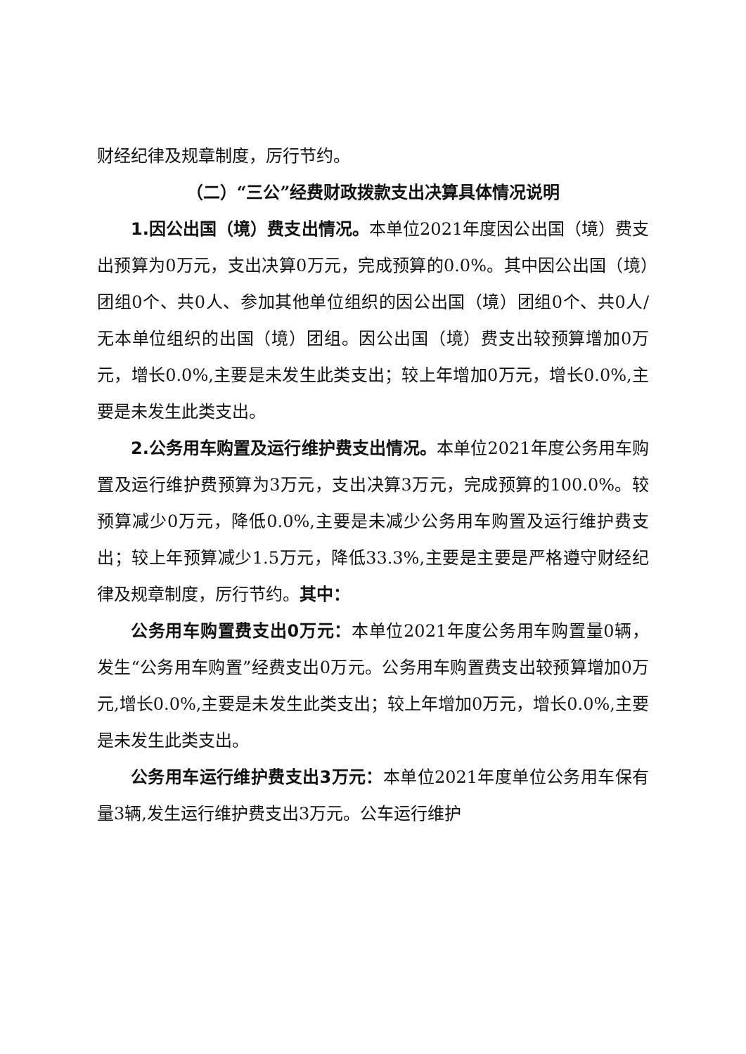财经纪律及规章制度，厉行节约。
（二）“三公”经费财政拨款支出决算具体情况说明
1.因公出国（境）费支出情况。本单位2021年度因公出国（境）费支出预算为0万元，支出决算0万元，完成预算的0.0%。其中因公出国（境）团组0个、共0人、参加其他单位组织的因公出国（境）团组0个、共0人/无本单位组织的出国（境）团组。因公出国（境）费支出较预算增加0万元，增长0.0%,主要是未发生此类支出；较上年增加0万元，增长0.0%,主要是未发生此类支出。
2.公务用车购置及运行维护费支出情况。本单位2021年度公务用车购置及运行维护费预算为3万元，支出决算3万元，完成预算的100.0%。较预算减少0万元，降低0.0%,主要是未减少公务用车购置及运行维护费支出；较上年预算减少1.5万元，降低33.3%,主要是主要是严格遵守财经纪律及规章制度，厉行节约。其中：
公务用车购置费支出0万元：本单位2021年度公务用车购置量0辆，发生“公务用车购置”经费支出0万元。公务用车购置费支出较预算增加0万元,增长0.0%,主要是未发生此类支出；较上年增加0万元，增长0.0%,主要是未发生此类支出。
公务用车运行维护费支出3万元：本单位2021年度单位公务用车保有量3辆,发生运行维护费支出3万元。公车运行维护